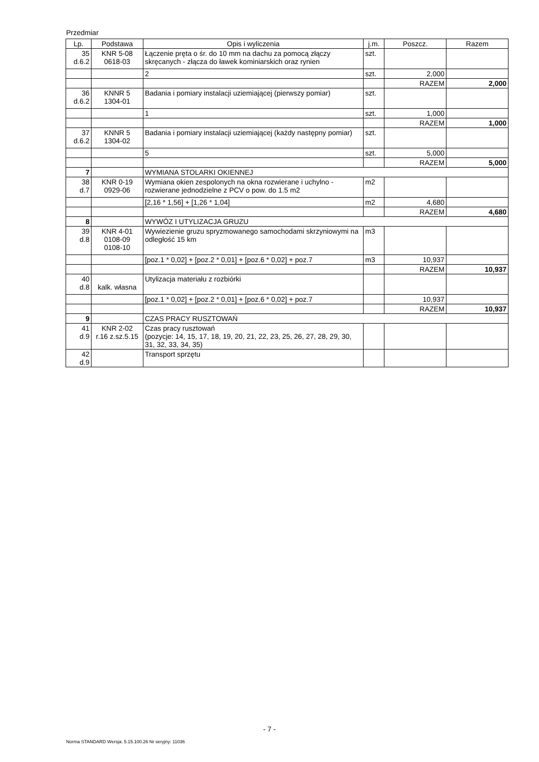Przedmiar
| Lp. | Podstawa | Opis i wyliczenia | j.m. | Poszcz. | Razem |
| --- | --- | --- | --- | --- | --- |
| 35 d.6.2 | KNR 5-08 0618-03 | Łączenie pręta o śr. do 10 mm na dachu za pomocą złączy skręcanych - złącza do ławek kominiarskich oraz rynien | szt. | | |
| | | 2 | szt. | 2,000 | |
| | | | | RAZEM | 2,000 |
| 36 d.6.2 | KNNR 5 1304-01 | Badania i pomiary instalacji uziemiającej (pierwszy pomiar) | szt. | | |
| | | 1 | szt. | 1,000 | |
| | | | | RAZEM | 1,000 |
| 37 d.6.2 | KNNR 5 1304-02 | Badania i pomiary instalacji uziemiającej (każdy następny pomiar) | szt. | | |
| | | 5 | szt. | 5,000 | |
| | | | | RAZEM | 5,000 |
| 7 | | WYMIANA STOLARKI OKIENNEJ | | | |
| 38 d.7 | KNR 0-19 0929-06 | Wymiana okien zespolonych na okna rozwierane i uchylno -rozwierane jednodzielne z PCV o pow. do 1.5 m2 | m2 | | |
| | | [2,16 * 1,56] + [1,26 * 1,04] | m2 | 4,680 | |
| | | | | RAZEM | 4,680 |
| 8 | | WYWÓZ I UTYLIZACJA GRUZU | | | |
| 39 d.8 | KNR 4-01 0108-09 0108-10 | Wywiezienie gruzu spryzmowanego samochodami skrzyniowymi na odległość 15 km | m3 | | |
| | | [poz.1 * 0,02] + [poz.2 * 0,01] + [poz.6 * 0,02] + poz.7 | m3 | 10,937 | |
| | | | | RAZEM | 10,937 |
| 40 d.8 | kalk. własna | Utylizacja materiału z rozbiórki | | | |
| | | [poz.1 * 0,02] + [poz.2 * 0,01] + [poz.6 * 0,02] + poz.7 | | 10,937 | |
| | | | | RAZEM | 10,937 |
| 9 | | CZAS PRACY RUSZTOWAŃ | | | |
| 41 d.9 | KNR 2-02 r.16 z.sz.5.15 | Czas pracy rusztowań (pozycje: 14, 15, 17, 18, 19, 20, 21, 22, 23, 25, 26, 27, 28, 29, 30, 31, 32, 33, 34, 35) | | | |
| 42 d.9 | | Transport sprzętu | | | |
- 7 -
Norma STANDARD Wersja: 5.15.100.26 Nr seryjny: 11036